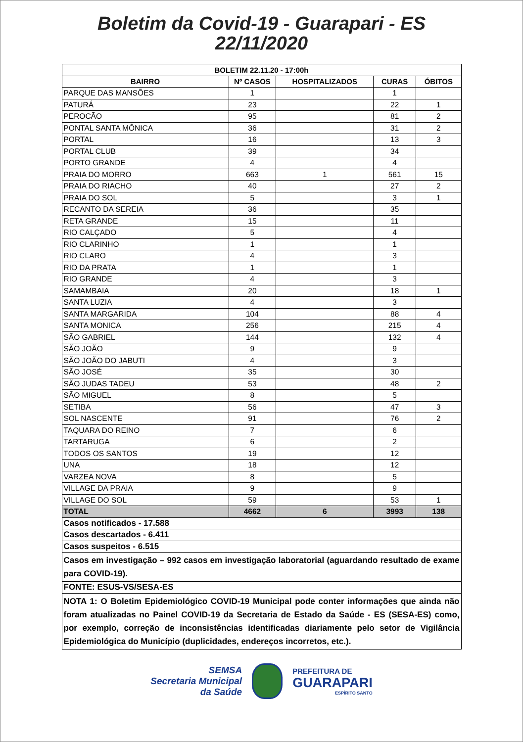Boletim da Covid-19 - Guarapari - ES
22/11/2020
| BOLETIM 22.11.20 - 17:00h | | | | |
| --- | --- | --- | --- | --- |
| BAIRRO | Nº CASOS | HOSPITALIZADOS | CURAS | ÓBITOS |
| PARQUE DAS MANSÕES | 1 | | 1 | |
| PATURÁ | 23 | | 22 | 1 |
| PEROCÃO | 95 | | 81 | 2 |
| PONTAL SANTA MÔNICA | 36 | | 31 | 2 |
| PORTAL | 16 | | 13 | 3 |
| PORTAL CLUB | 39 | | 34 | |
| PORTO GRANDE | 4 | | 4 | |
| PRAIA DO MORRO | 663 | 1 | 561 | 15 |
| PRAIA DO RIACHO | 40 | | 27 | 2 |
| PRAIA DO SOL | 5 | | 3 | 1 |
| RECANTO DA SEREIA | 36 | | 35 | |
| RETA GRANDE | 15 | | 11 | |
| RIO CALÇADO | 5 | | 4 | |
| RIO CLARINHO | 1 | | 1 | |
| RIO CLARO | 4 | | 3 | |
| RIO DA PRATA | 1 | | 1 | |
| RIO GRANDE | 4 | | 3 | |
| SAMAMBAIA | 20 | | 18 | 1 |
| SANTA LUZIA | 4 | | 3 | |
| SANTA MARGARIDA | 104 | | 88 | 4 |
| SANTA MONICA | 256 | | 215 | 4 |
| SÃO GABRIEL | 144 | | 132 | 4 |
| SÃO JOÃO | 9 | | 9 | |
| SÃO JOÃO DO JABUTI | 4 | | 3 | |
| SÃO JOSÉ | 35 | | 30 | |
| SÃO JUDAS TADEU | 53 | | 48 | 2 |
| SÃO MIGUEL | 8 | | 5 | |
| SETIBA | 56 | | 47 | 3 |
| SOL NASCENTE | 91 | | 76 | 2 |
| TAQUARA DO REINO | 7 | | 6 | |
| TARTARUGA | 6 | | 2 | |
| TODOS OS SANTOS | 19 | | 12 | |
| UNA | 18 | | 12 | |
| VARZEA NOVA | 8 | | 5 | |
| VILLAGE DA PRAIA | 9 | | 9 | |
| VILLAGE DO SOL | 59 | | 53 | 1 |
| TOTAL | 4662 | 6 | 3993 | 138 |
| Casos notificados - 17.588 | | | | |
| Casos descartados - 6.411 | | | | |
| Casos suspeitos - 6.515 | | | | |
| Casos em investigação – 992 casos em investigação laboratorial (aguardando resultado de exame para COVID-19). | | | | |
| FONTE: ESUS-VS/SESA-ES | | | | |
| NOTA 1: O Boletim Epidemiológico COVID-19 Municipal pode conter informações que ainda não foram atualizadas no Painel COVID-19 da Secretaria de Estado da Saúde - ES (SESA-ES) como, por exemplo, correção de inconsistências identificadas diariamente pelo setor de Vigilância Epidemiológica do Município (duplicidades, endereços incorretos, etc.). | | | | |
SEMSA
Secretaria Municipal
da Saúde
PREFEITURA DE
GUARAPARI
ESPÍRITO SANTO